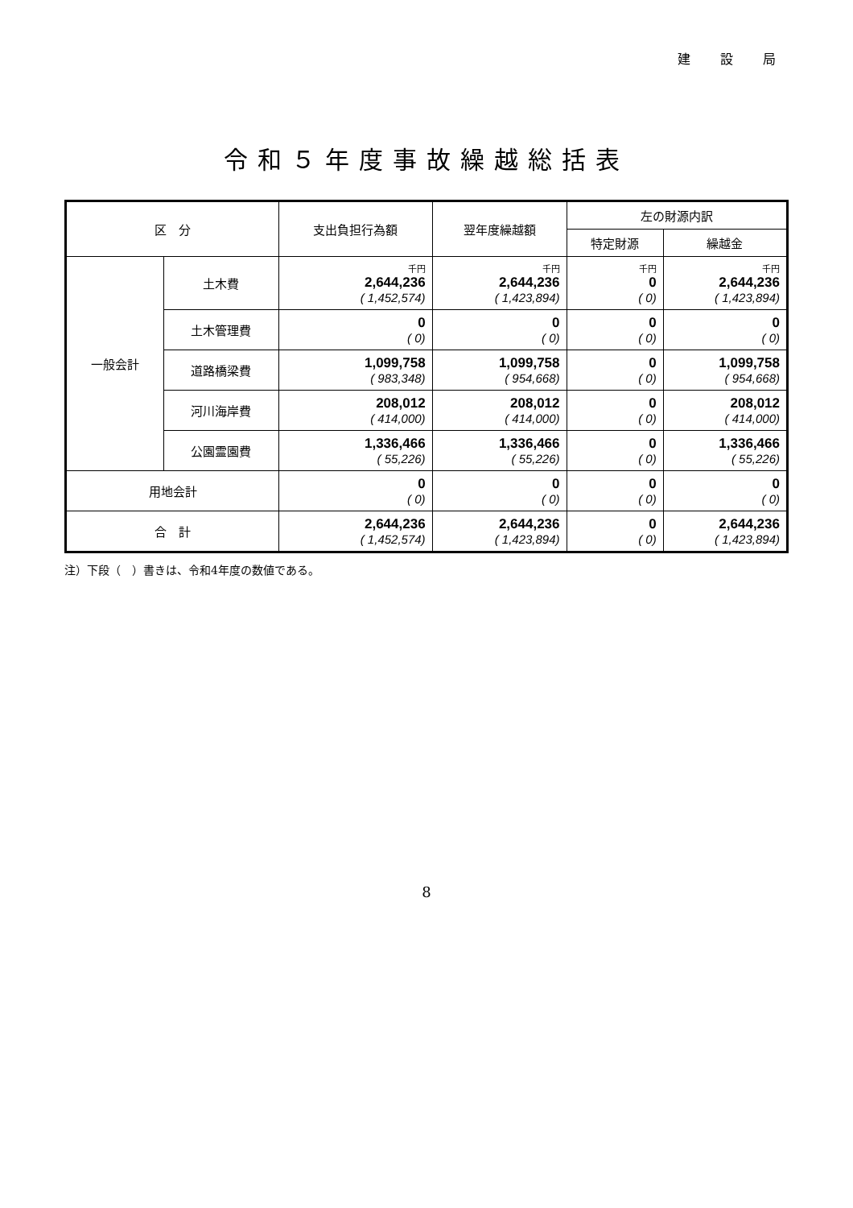建 設 局
令和５年度事故繰越総括表
| 区 分 | | 支出負担行為額 | 翌年度繰越額 | 左の財源内訳 | |
| --- | --- | --- | --- | --- | --- |
| | | | | 特定財源 | 繰越金 |
| 一般会計 | 土木費 | 千円 2,644,236 ( 1,452,574) | 千円 2,644,236 ( 1,423,894) | 千円 0 ( 0) | 千円 2,644,236 ( 1,423,894) |
| | 土木管理費 | 0 ( 0) | 0 ( 0) | 0 ( 0) | 0 ( 0) |
| | 道路橋梁費 | 1,099,758 ( 983,348) | 1,099,758 ( 954,668) | 0 ( 0) | 1,099,758 ( 954,668) |
| | 河川海岸費 | 208,012 ( 414,000) | 208,012 ( 414,000) | 0 ( 0) | 208,012 ( 414,000) |
| | 公園霊園費 | 1,336,466 ( 55,226) | 1,336,466 ( 55,226) | 0 ( 0) | 1,336,466 ( 55,226) |
| 用地会計 | | 0 ( 0) | 0 ( 0) | 0 ( 0) | 0 ( 0) |
| 合 計 | | 2,644,236 ( 1,452,574) | 2,644,236 ( 1,423,894) | 0 ( 0) | 2,644,236 ( 1,423,894) |
注）下段（　）書きは、令和4年度の数値である。
8